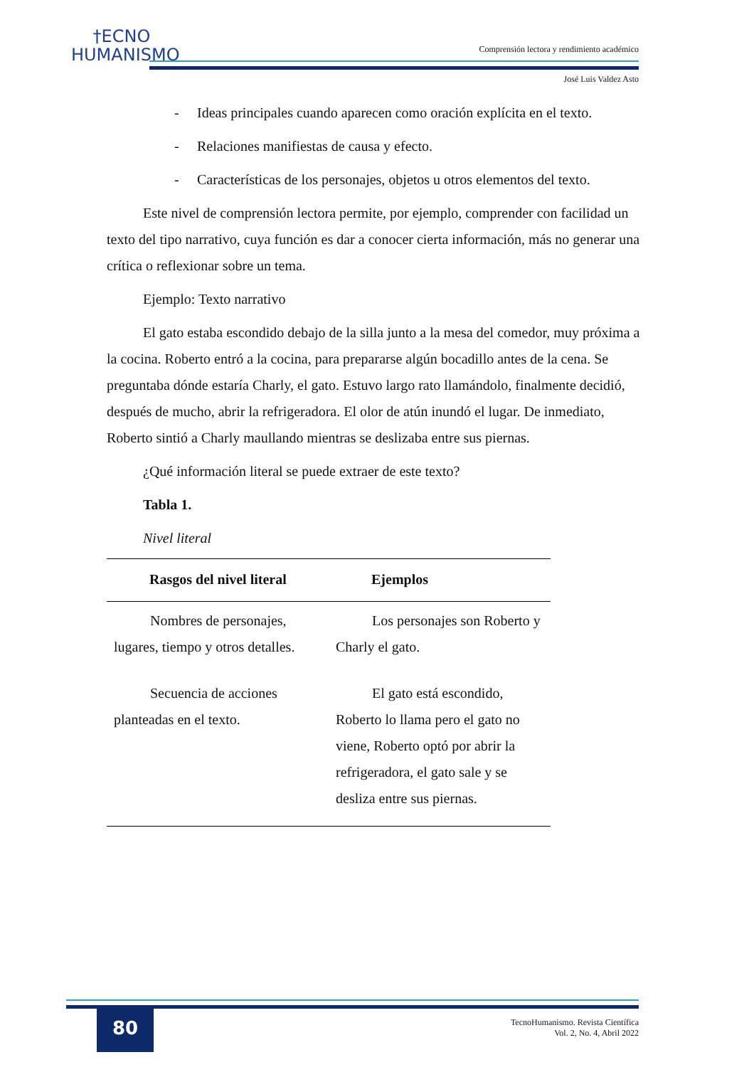†ECNO
HUMANISMO
Comprensión lectora y rendimiento académico
José Luis Valdez Asto
- Ideas principales cuando aparecen como oración explícita en el texto.
- Relaciones manifiestas de causa y efecto.
- Características de los personajes, objetos u otros elementos del texto.
Este nivel de comprensión lectora permite, por ejemplo, comprender con facilidad un texto del tipo narrativo, cuya función es dar a conocer cierta información, más no generar una crítica o reflexionar sobre un tema.
Ejemplo: Texto narrativo
El gato estaba escondido debajo de la silla junto a la mesa del comedor, muy próxima a la cocina. Roberto entró a la cocina, para prepararse algún bocadillo antes de la cena. Se preguntaba dónde estaría Charly, el gato. Estuvo largo rato llamándolo, finalmente decidió, después de mucho, abrir la refrigeradora. El olor de atún inundó el lugar. De inmediato, Roberto sintió a Charly maullando mientras se deslizaba entre sus piernas.
¿Qué información literal se puede extraer de este texto?
Tabla 1.
Nivel literal
| Rasgos del nivel literal | Ejemplos |
| --- | --- |
| Nombres de personajes, lugares, tiempo y otros detalles. | Los personajes son Roberto y Charly el gato. |
| Secuencia de acciones planteadas en el texto. | El gato está escondido, Roberto lo llama pero el gato no viene, Roberto optó por abrir la refrigeradora, el gato sale y se desliza entre sus piernas. |
80
TecnoHumanismo. Revista Científica
Vol. 2, No. 4, Abril 2022